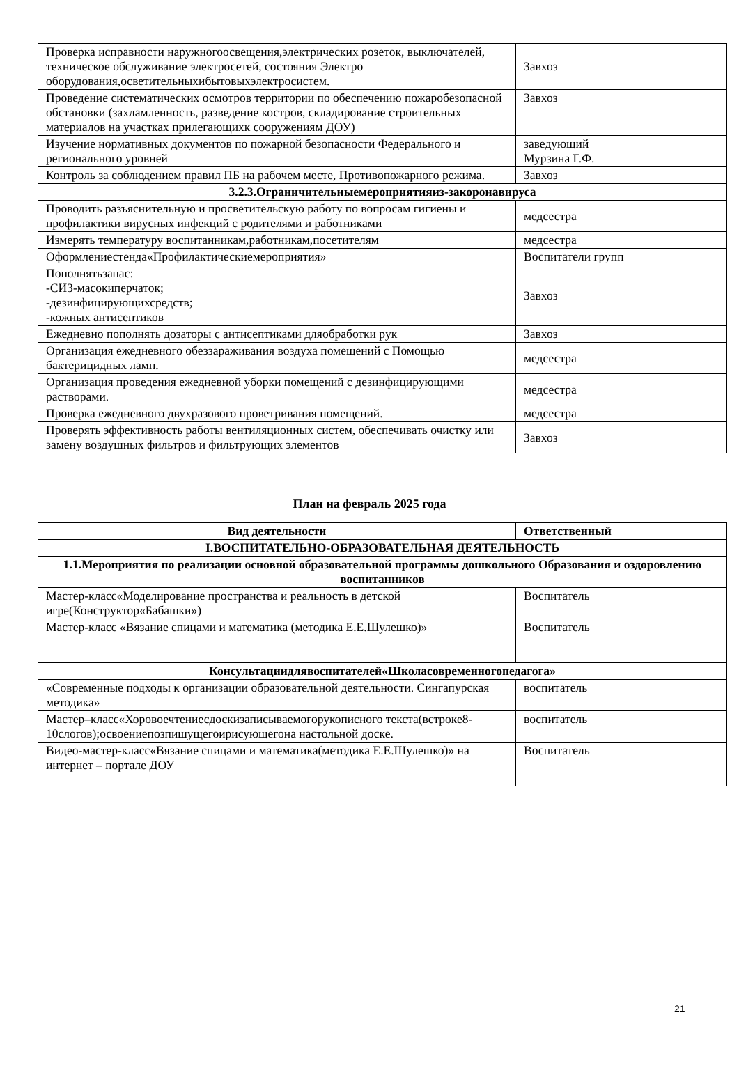| Проверка исправности наружногоосвещения,электрических розеток, выключателей, техническое обслуживание электросетей, состояния Электро оборудования,осветительныхибытовыхэлектросистем. | Завхоз |
| Проведение систематических осмотров территории по обеспечению пожаробезопасной обстановки (захламленность, разведение костров, складирование строительных материалов на участках прилегающихк сооружениям ДОУ) | Завхоз |
| Изучение нормативных документов по пожарной безопасности Федерального и регионального уровней | заведующий Мурзина Г.Ф. |
| Контроль за соблюдением правил ПБ на рабочем месте, Противопожарного режима. | Завхоз |
| 3.2.3.Ограничительныемероприятияиз-закоронавируса | |
| Проводить разъяснительную и просветительскую работу по вопросам гигиены и профилактики вирусных инфекций с родителями и работниками | медсестра |
| Измерять температуру воспитанникам,работникам,посетителям | медсестра |
| Оформлениестенда«Профилактическиемероприятия» | Воспитатели групп |
| Пополнятьзапас: -СИЗ-масокиперчаток; -дезинфицирующихсредств; -кожных антисептиков | Завхоз |
| Ежедневно пополнять дозаторы с антисептиками дляобработки рук | Завхоз |
| Организация ежедневного обеззараживания воздуха помещений с Помощью бактерицидных ламп. | медсестра |
| Организация проведения ежедневной уборки помещений с дезинфицирующими растворами. | медсестра |
| Проверка ежедневного двухразового проветривания помещений. | медсестра |
| Проверять эффективность работы вентиляционных систем, обеспечивать очистку или замену воздушных фильтров и фильтрующих элементов | Завхоз |
План на февраль 2025 года
| Вид деятельности | Ответственный |
| --- | --- |
| I.ВОСПИТАТЕЛЬНО-ОБРАЗОВАТЕЛЬНАЯ ДЕЯТЕЛЬНОСТЬ | |
| 1.1.Мероприятия по реализации основной образовательной программы дошкольного Образования и оздоровлению воспитанников | |
| Мастер-класс«Моделирование пространства и реальность в детской игре(Конструктор«Бабашки») | Воспитатель |
| Мастер-класс «Вязание спицами и математика (методика Е.Е.Шулешко)» | Воспитатель |
| Консультациидлявоспитателей«Школасовременногопедагога» | |
| «Современные подходы к организации образовательной деятельности. Сингапурская методика» | воспитатель |
| Мастер–класс«Хоровоечтениесдоскизаписываемогорукописного текста(встроке8-10слогов);освоениепозпишущегоирисующегона настольной доске. | воспитатель |
| Видео-мастер-класс«Вязание спицами и математика(методика Е.Е.Шулешко)» на интернет – портале ДОУ | Воспитатель |
21